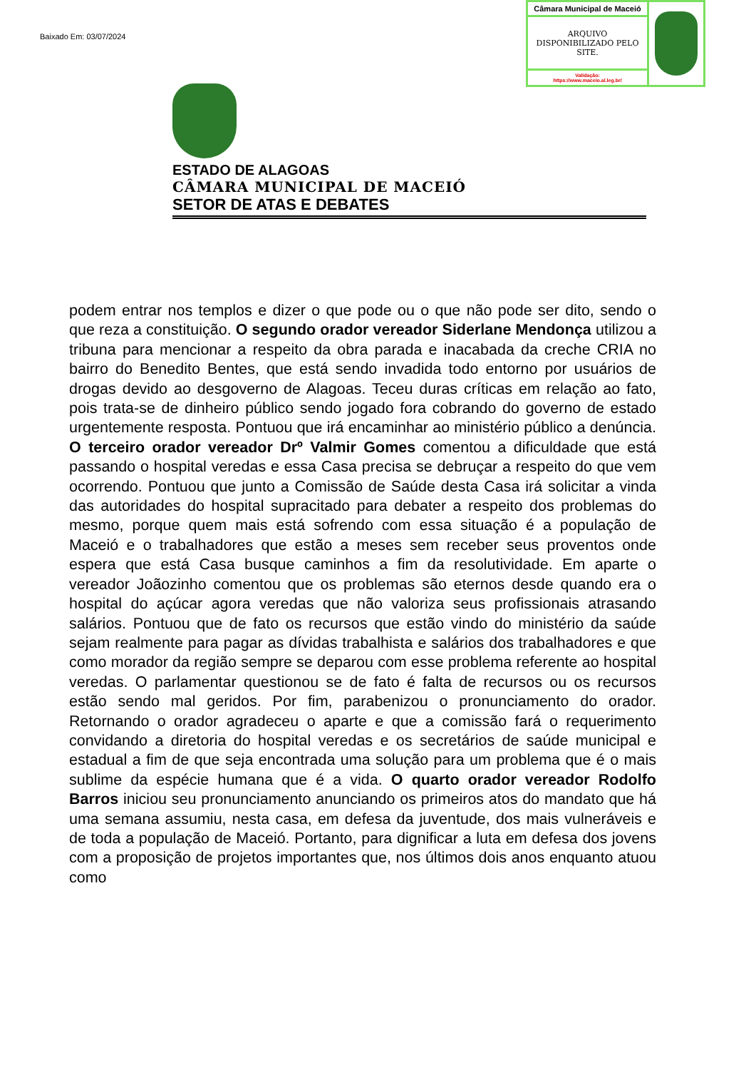Baixado Em: 03/07/2024
| Câmara Municipal de Maceió | |
| ARQUIVO DISPONIBILIZADO PELO SITE. | |
| Validação: https://www.maceio.al.leg.br/ | |
ESTADO DE ALAGOAS
CÂMARA MUNICIPAL DE MACEIÓ
SETOR DE ATAS E DEBATES
podem entrar nos templos e dizer o que pode ou o que não pode ser dito, sendo o que reza a constituição. O segundo orador vereador Siderlane Mendonça utilizou a tribuna para mencionar a respeito da obra parada e inacabada da creche CRIA no bairro do Benedito Bentes, que está sendo invadida todo entorno por usuários de drogas devido ao desgoverno de Alagoas. Teceu duras críticas em relação ao fato, pois trata-se de dinheiro público sendo jogado fora cobrando do governo de estado urgentemente resposta. Pontuou que irá encaminhar ao ministério público a denúncia. O terceiro orador vereador Drº Valmir Gomes comentou a dificuldade que está passando o hospital veredas e essa Casa precisa se debruçar a respeito do que vem ocorrendo. Pontuou que junto a Comissão de Saúde desta Casa irá solicitar a vinda das autoridades do hospital supracitado para debater a respeito dos problemas do mesmo, porque quem mais está sofrendo com essa situação é a população de Maceió e o trabalhadores que estão a meses sem receber seus proventos onde espera que está Casa busque caminhos a fim da resolutividade. Em aparte o vereador Joãozinho comentou que os problemas são eternos desde quando era o hospital do açúcar agora veredas que não valoriza seus profissionais atrasando salários. Pontuou que de fato os recursos que estão vindo do ministério da saúde sejam realmente para pagar as dívidas trabalhista e salários dos trabalhadores e que como morador da região sempre se deparou com esse problema referente ao hospital veredas. O parlamentar questionou se de fato é falta de recursos ou os recursos estão sendo mal geridos. Por fim, parabenizou o pronunciamento do orador. Retornando o orador agradeceu o aparte e que a comissão fará o requerimento convidando a diretoria do hospital veredas e os secretários de saúde municipal e estadual a fim de que seja encontrada uma solução para um problema que é o mais sublime da espécie humana que é a vida. O quarto orador vereador Rodolfo Barros iniciou seu pronunciamento anunciando os primeiros atos do mandato que há uma semana assumiu, nesta casa, em defesa da juventude, dos mais vulneráveis e de toda a população de Maceió. Portanto, para dignificar a luta em defesa dos jovens com a proposição de projetos importantes que, nos últimos dois anos enquanto atuou como